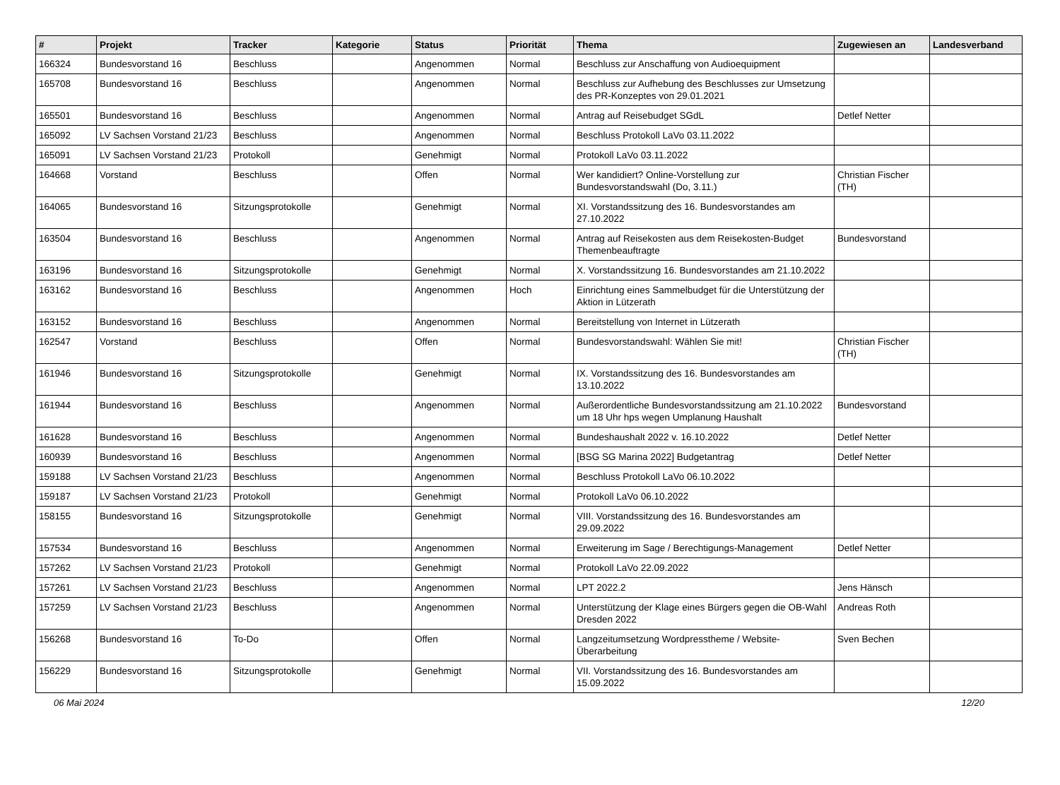| # | Projekt | Tracker | Kategorie | Status | Priorität | Thema | Zugewiesen an | Landesverband |
| --- | --- | --- | --- | --- | --- | --- | --- | --- |
| 166324 | Bundesvorstand 16 | Beschluss | | Angenommen | Normal | Beschluss zur Anschaffung von Audioequipment | | |
| 165708 | Bundesvorstand 16 | Beschluss | | Angenommen | Normal | Beschluss zur Aufhebung des Beschlusses zur Umsetzung des PR-Konzeptes von 29.01.2021 | | |
| 165501 | Bundesvorstand 16 | Beschluss | | Angenommen | Normal | Antrag auf Reisebudget SGdL | Detlef Netter | |
| 165092 | LV Sachsen Vorstand 21/23 | Beschluss | | Angenommen | Normal | Beschluss Protokoll LaVo 03.11.2022 | | |
| 165091 | LV Sachsen Vorstand 21/23 | Protokoll | | Genehmigt | Normal | Protokoll LaVo 03.11.2022 | | |
| 164668 | Vorstand | Beschluss | | Offen | Normal | Wer kandidiert? Online-Vorstellung zur Bundesvorstandswahl (Do, 3.11.) | Christian Fischer (TH) | |
| 164065 | Bundesvorstand 16 | Sitzungsprotokolle | | Genehmigt | Normal | XI. Vorstandssitzung des 16. Bundesvorstandes am 27.10.2022 | | |
| 163504 | Bundesvorstand 16 | Beschluss | | Angenommen | Normal | Antrag auf Reisekosten aus dem Reisekosten-Budget Themenbeauftragte | Bundesvorstand | |
| 163196 | Bundesvorstand 16 | Sitzungsprotokolle | | Genehmigt | Normal | X. Vorstandssitzung 16. Bundesvorstandes am 21.10.2022 | | |
| 163162 | Bundesvorstand 16 | Beschluss | | Angenommen | Hoch | Einrichtung eines Sammelbudget für die Unterstützung der Aktion in Lützerath | | |
| 163152 | Bundesvorstand 16 | Beschluss | | Angenommen | Normal | Bereitstellung von Internet in Lützerath | | |
| 162547 | Vorstand | Beschluss | | Offen | Normal | Bundesvorstandswahl: Wählen Sie mit! | Christian Fischer (TH) | |
| 161946 | Bundesvorstand 16 | Sitzungsprotokolle | | Genehmigt | Normal | IX. Vorstandssitzung des 16. Bundesvorstandes am 13.10.2022 | | |
| 161944 | Bundesvorstand 16 | Beschluss | | Angenommen | Normal | Außerordentliche Bundesvorstandssitzung am 21.10.2022 um 18 Uhr hps wegen Umplanung Haushalt | Bundesvorstand | |
| 161628 | Bundesvorstand 16 | Beschluss | | Angenommen | Normal | Bundeshaushalt 2022 v. 16.10.2022 | Detlef Netter | |
| 160939 | Bundesvorstand 16 | Beschluss | | Angenommen | Normal | [BSG SG Marina 2022] Budgetantrag | Detlef Netter | |
| 159188 | LV Sachsen Vorstand 21/23 | Beschluss | | Angenommen | Normal | Beschluss Protokoll LaVo 06.10.2022 | | |
| 159187 | LV Sachsen Vorstand 21/23 | Protokoll | | Genehmigt | Normal | Protokoll LaVo 06.10.2022 | | |
| 158155 | Bundesvorstand 16 | Sitzungsprotokolle | | Genehmigt | Normal | VIII. Vorstandssitzung des 16. Bundesvorstandes am 29.09.2022 | | |
| 157534 | Bundesvorstand 16 | Beschluss | | Angenommen | Normal | Erweiterung im Sage / Berechtigungs-Management | Detlef Netter | |
| 157262 | LV Sachsen Vorstand 21/23 | Protokoll | | Genehmigt | Normal | Protokoll LaVo 22.09.2022 | | |
| 157261 | LV Sachsen Vorstand 21/23 | Beschluss | | Angenommen | Normal | LPT 2022.2 | Jens Hänsch | |
| 157259 | LV Sachsen Vorstand 21/23 | Beschluss | | Angenommen | Normal | Unterstützung der Klage eines Bürgers gegen die OB-Wahl Dresden 2022 | Andreas Roth | |
| 156268 | Bundesvorstand 16 | To-Do | | Offen | Normal | Langzeitumsetzung Wordpresstheme / Website-Überarbeitung | Sven Bechen | |
| 156229 | Bundesvorstand 16 | Sitzungsprotokolle | | Genehmigt | Normal | VII. Vorstandssitzung des 16. Bundesvorstandes am 15.09.2022 | | |
06 Mai 2024 12/20